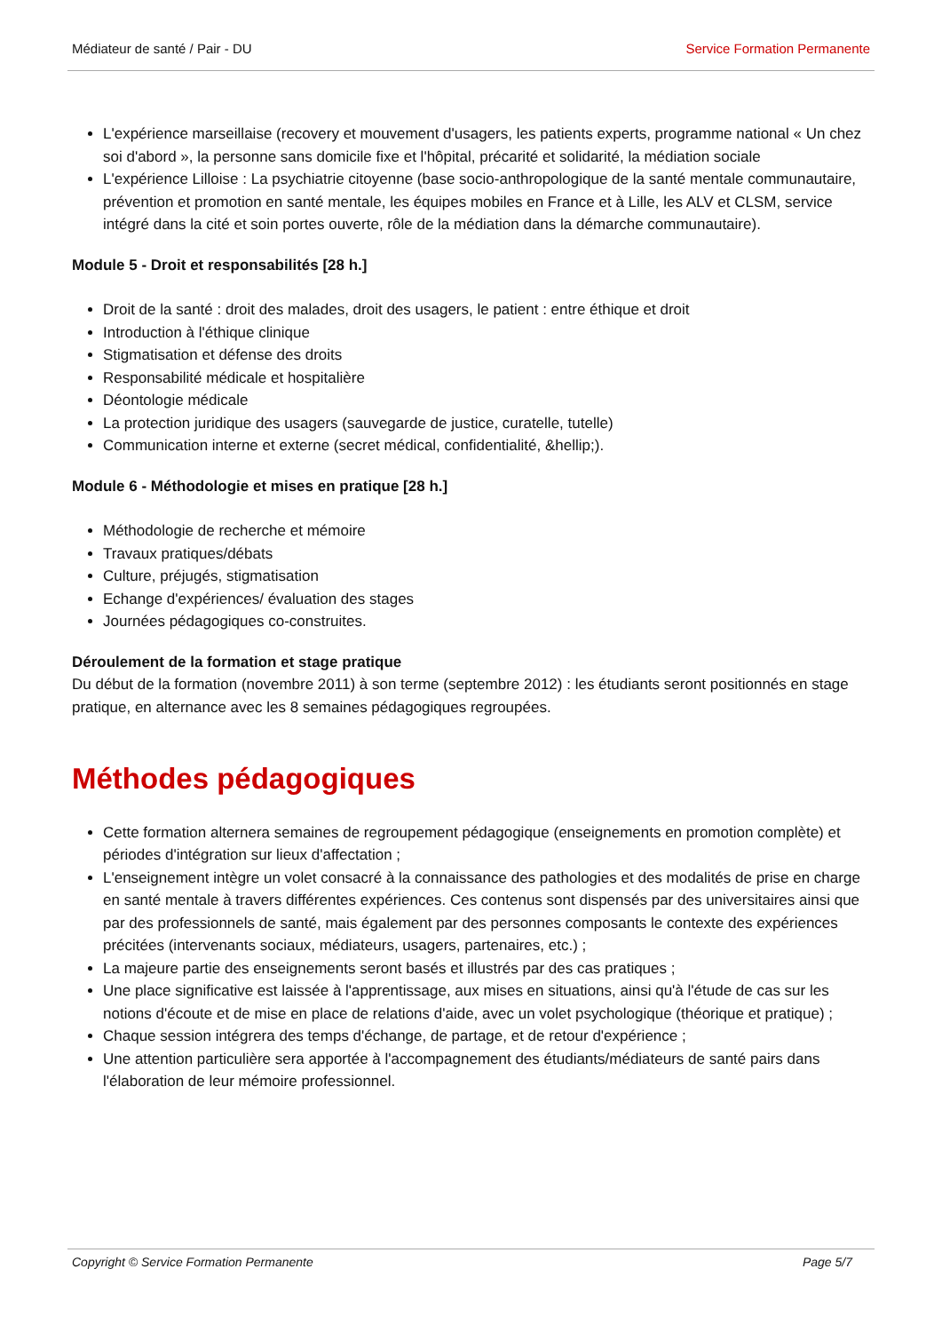Médiateur de santé / Pair - DU Service Formation Permanente
L'expérience marseillaise (recovery et mouvement d'usagers, les patients experts, programme national « Un chez soi d'abord », la personne sans domicile fixe et l'hôpital, précarité et solidarité, la médiation sociale
L'expérience Lilloise : La psychiatrie citoyenne (base socio-anthropologique de la santé mentale communautaire, prévention et promotion en santé mentale, les équipes mobiles en France et à Lille, les ALV et CLSM, service intégré dans la cité et soin portes ouverte, rôle de la médiation dans la démarche communautaire).
Module 5 - Droit et responsabilités [28 h.]
Droit de la santé : droit des malades, droit des usagers, le patient : entre éthique et droit
Introduction à l'éthique clinique
Stigmatisation et défense des droits
Responsabilité médicale et hospitalière
Déontologie médicale
La protection juridique des usagers (sauvegarde de justice, curatelle, tutelle)
Communication interne et externe (secret médical, confidentialité, &hellip;).
Module 6 - Méthodologie et mises en pratique [28 h.]
Méthodologie de recherche et mémoire
Travaux pratiques/débats
Culture, préjugés, stigmatisation
Echange d'expériences/ évaluation des stages
Journées pédagogiques co-construites.
Déroulement de la formation et stage pratique
Du début de la formation (novembre 2011) à son terme (septembre 2012) : les étudiants seront positionnés en stage pratique, en alternance avec les 8 semaines pédagogiques regroupées.
Méthodes pédagogiques
Cette formation alternera semaines de regroupement pédagogique (enseignements en promotion complète) et périodes d'intégration sur lieux d'affectation ;
L'enseignement intègre un volet consacré à la connaissance des pathologies et des modalités de prise en charge en santé mentale à travers différentes expériences. Ces contenus sont dispensés par des universitaires ainsi que par des professionnels de santé, mais également par des personnes composants le contexte des expériences précitées (intervenants sociaux, médiateurs, usagers, partenaires, etc.) ;
La majeure partie des enseignements seront basés et illustrés par des cas pratiques ;
Une place significative est laissée à l'apprentissage, aux mises en situations, ainsi qu'à l'étude de cas sur les notions d'écoute et de mise en place de relations d'aide, avec un volet psychologique (théorique et pratique) ;
Chaque session intégrera des temps d'échange, de partage, et de retour d'expérience ;
Une attention particulière sera apportée à l'accompagnement des étudiants/médiateurs de santé pairs dans l'élaboration de leur mémoire professionnel.
Copyright © Service Formation Permanente Page 5/7